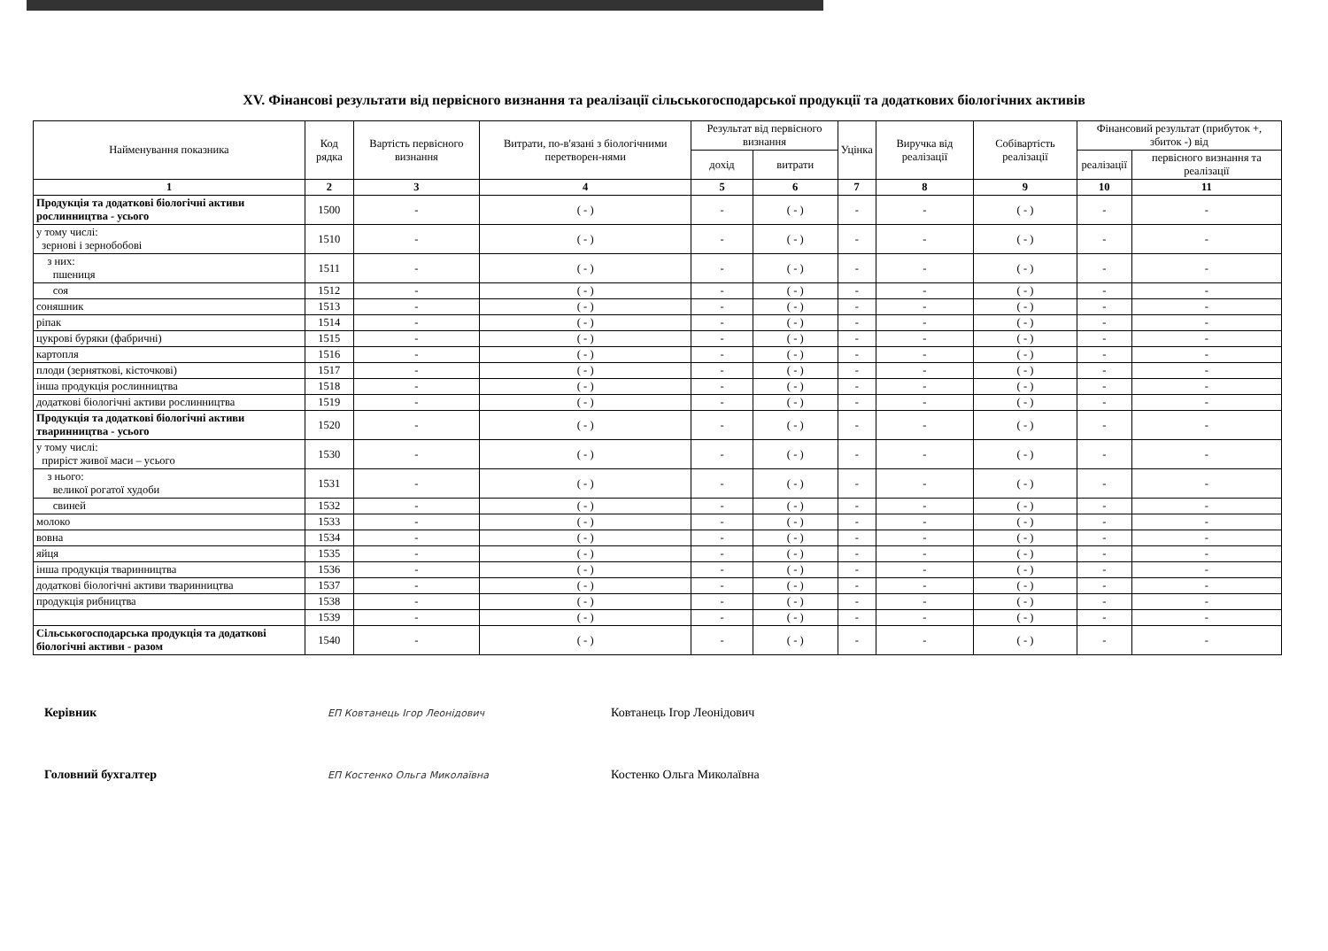XV. Фінансові результати від первісного визнання та реалізації сільськогосподарської продукції та додаткових біологічних активів
| Найменування показника | Код рядка | Вартість первісного визнання | Витрати, по-в'язані з біологічними перетворен-нями | Результат від первісного визнання | | Уцінка | Виручка від реалізації | Собівартість реалізації | Фінансовий результат (прибуток +, збиток -) від | |
| --- | --- | --- | --- | --- | --- | --- | --- | --- | --- | --- |
| | | | | дохід | витрати | | | | реалізації | первісного визнання та реалізації |
| 1 | 2 | 3 | 4 | 5 | 6 | 7 | 8 | 9 | 10 | 11 |
| Продукція та додаткові біологічні активи рослинництва - усього | 1500 | - | ( - ) | - | ( - ) | - | - | ( - ) | - | - |
| у тому числі: зернові і зернобобові | 1510 | - | ( - ) | - | ( - ) | - | - | ( - ) | - | - |
| з них: пшениця | 1511 | - | ( - ) | - | ( - ) | - | - | ( - ) | - | - |
| соя | 1512 | - | ( - ) | - | ( - ) | - | - | ( - ) | - | - |
| соняшник | 1513 | - | ( - ) | - | ( - ) | - | - | ( - ) | - | - |
| ріпак | 1514 | - | ( - ) | - | ( - ) | - | - | ( - ) | - | - |
| цукрові буряки (фабричні) | 1515 | - | ( - ) | - | ( - ) | - | - | ( - ) | - | - |
| картопля | 1516 | - | ( - ) | - | ( - ) | - | - | ( - ) | - | - |
| плоди (зерняткові, кісточкові) | 1517 | - | ( - ) | - | ( - ) | - | - | ( - ) | - | - |
| інша продукція рослинництва | 1518 | - | ( - ) | - | ( - ) | - | - | ( - ) | - | - |
| додаткові біологічні активи рослинництва | 1519 | - | ( - ) | - | ( - ) | - | - | ( - ) | - | - |
| Продукція та додаткові біологічні активи тваринництва - усього | 1520 | - | ( - ) | - | ( - ) | - | - | ( - ) | - | - |
| у тому числі: приріст живої маси – усього | 1530 | - | ( - ) | - | ( - ) | - | - | ( - ) | - | - |
| з нього: великої рогатої худоби | 1531 | - | ( - ) | - | ( - ) | - | - | ( - ) | - | - |
| свиней | 1532 | - | ( - ) | - | ( - ) | - | - | ( - ) | - | - |
| молоко | 1533 | - | ( - ) | - | ( - ) | - | - | ( - ) | - | - |
| вовна | 1534 | - | ( - ) | - | ( - ) | - | - | ( - ) | - | - |
| яйця | 1535 | - | ( - ) | - | ( - ) | - | - | ( - ) | - | - |
| інша продукція тваринництва | 1536 | - | ( - ) | - | ( - ) | - | - | ( - ) | - | - |
| додаткові біологічні активи тваринництва | 1537 | - | ( - ) | - | ( - ) | - | - | ( - ) | - | - |
| продукція рибництва | 1538 | - | ( - ) | - | ( - ) | - | - | ( - ) | - | - |
| | 1539 | - | ( - ) | - | ( - ) | - | - | ( - ) | - | - |
| Сільськогосподарська продукція та додаткові біологічні активи - разом | 1540 | - | ( - ) | - | ( - ) | - | - | ( - ) | - | - |
Керівник ЕП Ковтанець Ігор Леонідович Ковтанець Ігор Леонідович
Головний бухгалтер ЕП Костенко Ольга Миколаївна Костенко Ольга Миколаївна